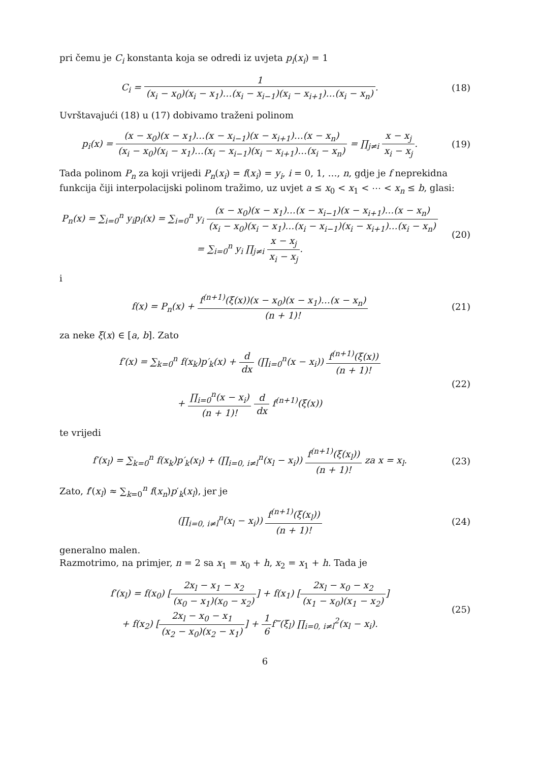pri čemu je C<sub>i</sub> konstanta koja se odredi iz uvjeta p<sub>i</sub>(x<sub>i</sub>) = 1
C<sub>i</sub> = 1 (x<sub>i</sub> − x<sub>0</sub>)(x<sub>i</sub> − x<sub>1</sub>)…(x<sub>i</sub> − x<sub>i−1</sub>)(x<sub>i</sub> − x<sub>i+1</sub>)…(x<sub>i</sub> − x<sub>n</sub>).
(18)
Uvrštavajući (18) u (17) dobivamo traženi polinom
p<sub>i</sub>(x) = (x − x<sub>0</sub>)(x − x<sub>1</sub>)…(x − x<sub>i−1</sub>)(x − x<sub>i+1</sub>)…(x − x<sub>n</sub>) (x<sub>i</sub> − x<sub>0</sub>)(x<sub>i</sub> − x<sub>1</sub>)…(x<sub>i</sub> − x<sub>i−1</sub>)(x<sub>i</sub> − x<sub>i+1</sub>)…(x<sub>i</sub> − x<sub>n</sub>) = ∏<sub>j≠i</sub> x − x<sub>j</sub> x<sub>i</sub> − x<sub>j</sub>.
(19)
Tada polinom P<sub>n</sub> za koji vrijedi P<sub>n</sub>(x<sub>i</sub>) = f(x<sub>i</sub>) = y<sub>i</sub>, i = 0, 1, …, n, gdje je f neprekidna funkcija čiji interpolacijski polinom tražimo, uz uvjet a ≤ x<sub>0</sub> < x<sub>1</sub> < ⋯ < x<sub>n</sub> ≤ b, glasi:
P<sub>n</sub>(x) = ∑<sub>i=0</sub><sup>n</sup> y<sub>i</sub>p<sub>i</sub>(x) = ∑<sub>i=0</sub><sup>n</sup> y<sub>i</sub> (x − x<sub>0</sub>)(x − x<sub>1</sub>)…(x − x<sub>i−1</sub>)(x − x<sub>i+1</sub>)…(x − x<sub>n</sub>) (x<sub>i</sub> − x<sub>0</sub>)(x<sub>i</sub> − x<sub>1</sub>)…(x<sub>i</sub> − x<sub>i−1</sub>)(x<sub>i</sub> − x<sub>i+1</sub>)…(x<sub>i</sub> − x<sub>n</sub>)
= ∑<sub>i=0</sub><sup>n</sup> y<sub>i</sub> ∏<sub>j≠i</sub> x − x<sub>j</sub> x<sub>i</sub> − x<sub>j</sub>.
(20)
i
f(x) = P<sub>n</sub>(x) + f<sup>(n+1)</sup>(ξ(x))(x − x<sub>0</sub>)(x − x<sub>1</sub>)…(x − x<sub>n</sub>) (n + 1)!
(21)
za neke ξ(x) ∈ [a, b]. Zato
f′(x) = ∑<sub>k=0</sub><sup>n</sup> f(x<sub>k</sub>)p′<sub>k</sub>(x) + d dx (∏<sub>i=0</sub><sup>n</sup>(x − x<sub>i</sub>)) f<sup>(n+1)</sup>(ξ(x)) (n + 1)!
+ ∏<sub>i=0</sub><sup>n</sup>(x − x<sub>i</sub>) (n + 1)! d dx f<sup>(n+1)</sup>(ξ(x))
(22)
te vrijedi
f′(x<sub>l</sub>) = ∑<sub>k=0</sub><sup>n</sup> f(x<sub>k</sub>)p′<sub>k</sub>(x<sub>l</sub>) + (∏<sub>i=0, i≠l</sub><sup>n</sup>(x<sub>l</sub> − x<sub>i</sub>)) f<sup>(n+1)</sup>(ξ(x<sub>l</sub>)) (n + 1)! za x = x<sub>l</sub>.
(23)
Zato, f′(x<sub>l</sub>) ≈ ∑<sub>k=0</sub><sup>n</sup> f(x<sub>n</sub>)p′<sub>k</sub>(x<sub>l</sub>), jer je
(∏<sub>i=0, i≠l</sub><sup>n</sup>(x<sub>l</sub> − x<sub>i</sub>)) f<sup>(n+1)</sup>(ξ(x<sub>l</sub>)) (n + 1)!
(24)
generalno malen.
Razmotrimo, na primjer, n = 2 sa x<sub>1</sub> = x<sub>0</sub> + h, x<sub>2</sub> = x<sub>1</sub> + h. Tada je
f′(x<sub>l</sub>) = f(x<sub>0</sub>) [2x<sub>l</sub> − x<sub>1</sub> − x<sub>2</sub> (x<sub>0</sub> − x<sub>1</sub>)(x<sub>0</sub> − x<sub>2</sub>)] + f(x<sub>1</sub>) [2x<sub>l</sub> − x<sub>0</sub> − x<sub>2</sub> (x<sub>1</sub> − x<sub>0</sub>)(x<sub>1</sub> − x<sub>2</sub>)]
+ f(x<sub>2</sub>) [2x<sub>l</sub> − x<sub>0</sub> − x<sub>1</sub> (x<sub>2</sub> − x<sub>0</sub>)(x<sub>2</sub> − x<sub>1</sub>)] + 1 6f‴(ξ<sub>l</sub>) ∏<sub>i=0, i≠l</sub><sup>2</sup>(x<sub>l</sub> − x<sub>i</sub>).
(25)
6